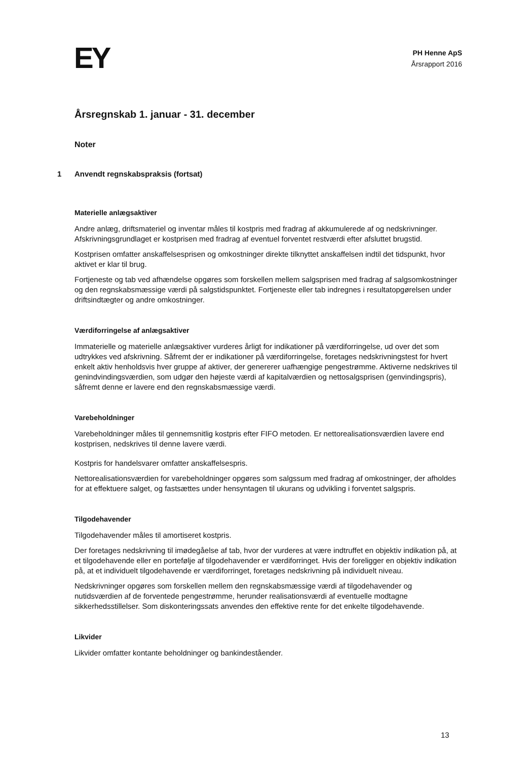EY
PH Henne ApS
Årsrapport 2016
Årsregnskab 1. januar - 31. december
Noter
1 Anvendt regnskabspraksis (fortsat)
Materielle anlægsaktiver
Andre anlæg, driftsmateriel og inventar måles til kostpris med fradrag af akkumulerede af og nedskrivninger. Afskrivningsgrundlaget er kostprisen med fradrag af eventuel forventet restværdi efter afsluttet brugstid.
Kostprisen omfatter anskaffelsesprisen og omkostninger direkte tilknyttet anskaffelsen indtil det tidspunkt, hvor aktivet er klar til brug.
Fortjeneste og tab ved afhændelse opgøres som forskellen mellem salgsprisen med fradrag af salgsomkostninger og den regnskabsmæssige værdi på salgstidspunktet. Fortjeneste eller tab indregnes i resultatopgørelsen under driftsindtægter og andre omkostninger.
Værdiforringelse af anlægsaktiver
Immaterielle og materielle anlægsaktiver vurderes årligt for indikationer på værdiforringelse, ud over det som udtrykkes ved afskrivning. Såfremt der er indikationer på værdiforringelse, foretages nedskrivningstest for hvert enkelt aktiv henholdsvis hver gruppe af aktiver, der genererer uafhængige pengestrømme. Aktiverne nedskrives til genindvindingsværdien, som udgør den højeste værdi af kapitalværdien og nettosalgsprisen (genvindingspris), såfremt denne er lavere end den regnskabsmæssige værdi.
Varebeholdninger
Varebeholdninger måles til gennemsnitlig kostpris efter FIFO metoden. Er nettorealisationsværdien lavere end kostprisen, nedskrives til denne lavere værdi.
Kostpris for handelsvarer omfatter anskaffelsespris.
Nettorealisationsværdien for varebeholdninger opgøres som salgssum med fradrag af omkostninger, der afholdes for at effektuere salget, og fastsættes under hensyntagen til ukurans og udvikling i forventet salgspris.
Tilgodehavender
Tilgodehavender måles til amortiseret kostpris.
Der foretages nedskrivning til imødegåelse af tab, hvor der vurderes at være indtruffet en objektiv indikation på, at et tilgodehavende eller en portefølje af tilgodehavender er værdiforringet. Hvis der foreligger en objektiv indikation på, at et individuelt tilgodehavende er værdiforringet, foretages nedskrivning på individuelt niveau.
Nedskrivninger opgøres som forskellen mellem den regnskabsmæssige værdi af tilgodehavender og nutidsværdien af de forventede pengestrømme, herunder realisationsværdi af eventuelle modtagne sikkerhedsstillelser. Som diskonteringssats anvendes den effektive rente for det enkelte tilgodehavende.
Likvider
Likvider omfatter kontante beholdninger og bankindeståender.
13